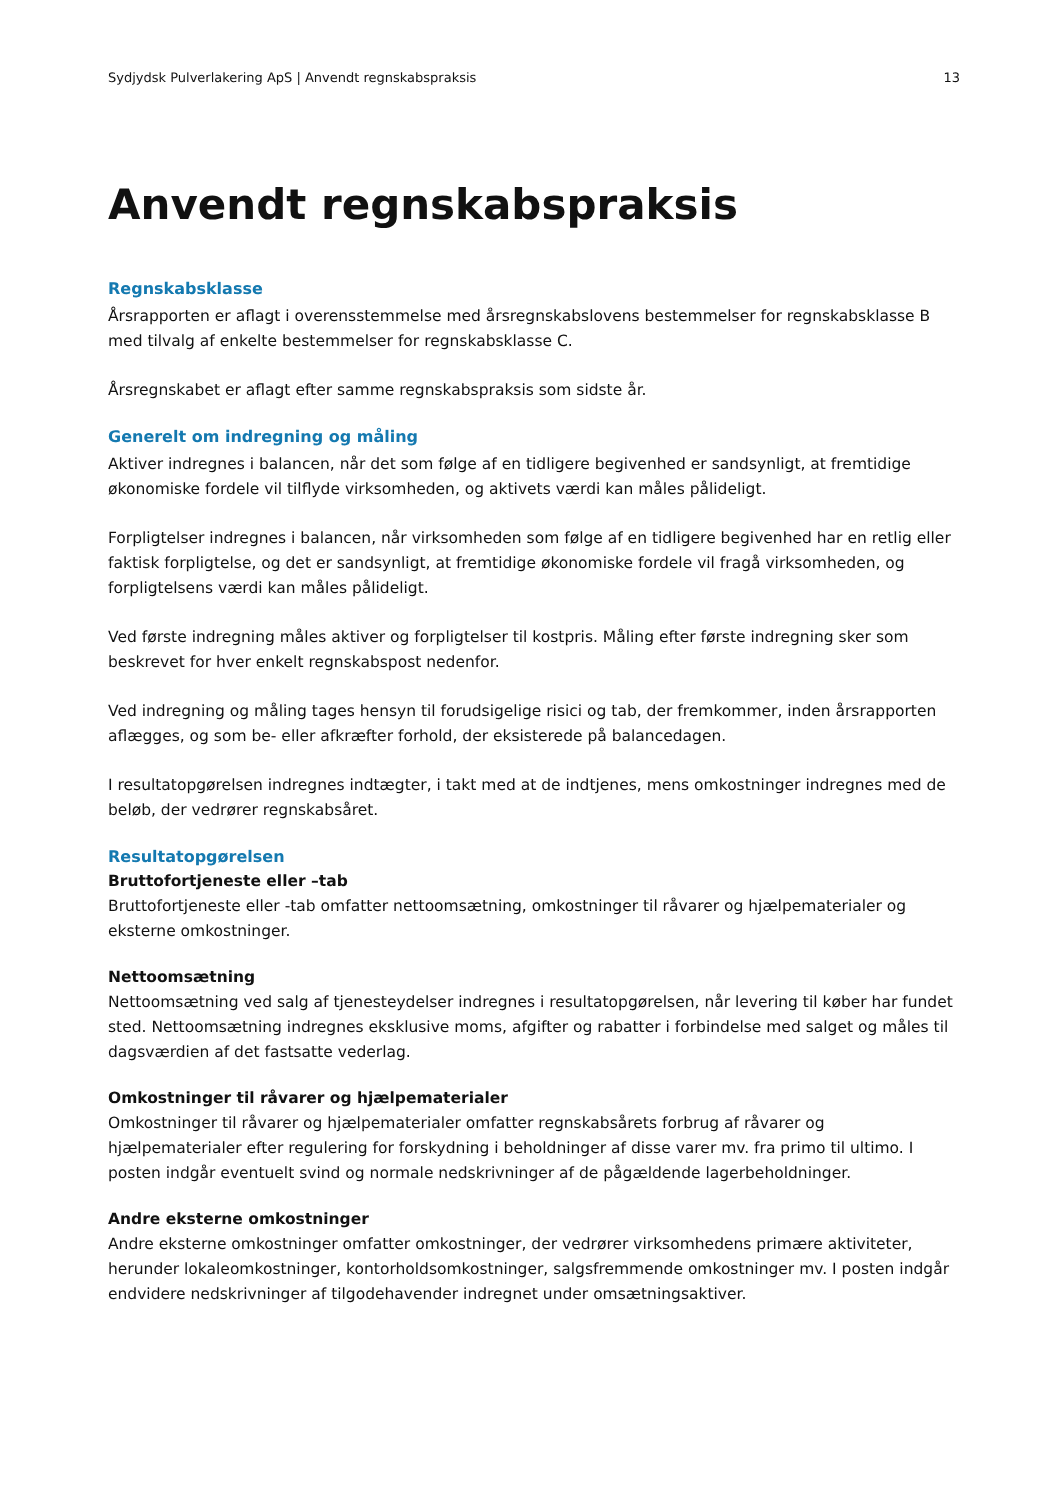Sydjydsk Pulverlakering ApS | Anvendt regnskabspraksis 13
Anvendt regnskabspraksis
Regnskabsklasse
Årsrapporten er aflagt i overensstemmelse med årsregnskabslovens bestemmelser for regnskabsklasse B med tilvalg af enkelte bestemmelser for regnskabsklasse C.
Årsregnskabet er aflagt efter samme regnskabspraksis som sidste år.
Generelt om indregning og måling
Aktiver indregnes i balancen, når det som følge af en tidligere begivenhed er sandsynligt, at fremtidige økonomiske fordele vil tilflyde virksomheden, og aktivets værdi kan måles pålideligt.
Forpligtelser indregnes i balancen, når virksomheden som følge af en tidligere begivenhed har en retlig eller faktisk forpligtelse, og det er sandsynligt, at fremtidige økonomiske fordele vil fragå virksomheden, og forpligtelsens værdi kan måles pålideligt.
Ved første indregning måles aktiver og forpligtelser til kostpris. Måling efter første indregning sker som beskrevet for hver enkelt regnskabspost nedenfor.
Ved indregning og måling tages hensyn til forudsigelige risici og tab, der fremkommer, inden årsrapporten aflægges, og som be- eller afkræfter forhold, der eksisterede på balancedagen.
I resultatopgørelsen indregnes indtægter, i takt med at de indtjenes, mens omkostninger indregnes med de beløb, der vedrører regnskabsåret.
Resultatopgørelsen
Bruttofortjeneste eller –tab
Bruttofortjeneste eller -tab omfatter nettoomsætning, omkostninger til råvarer og hjælpematerialer og eksterne omkostninger.
Nettoomsætning
Nettoomsætning ved salg af tjenesteydelser indregnes i resultatopgørelsen, når levering til køber har fundet sted. Nettoomsætning indregnes eksklusive moms, afgifter og rabatter i forbindelse med salget og måles til dagsværdien af det fastsatte vederlag.
Omkostninger til råvarer og hjælpematerialer
Omkostninger til råvarer og hjælpematerialer omfatter regnskabsårets forbrug af råvarer og hjælpematerialer efter regulering for forskydning i beholdninger af disse varer mv. fra primo til ultimo. I posten indgår eventuelt svind og normale nedskrivninger af de pågældende lagerbeholdninger.
Andre eksterne omkostninger
Andre eksterne omkostninger omfatter omkostninger, der vedrører virksomhedens primære aktiviteter, herunder lokaleomkostninger, kontorholdsomkostninger, salgsfremmende omkostninger mv. I posten indgår endvidere nedskrivninger af tilgodehavender indregnet under omsætningsaktiver.